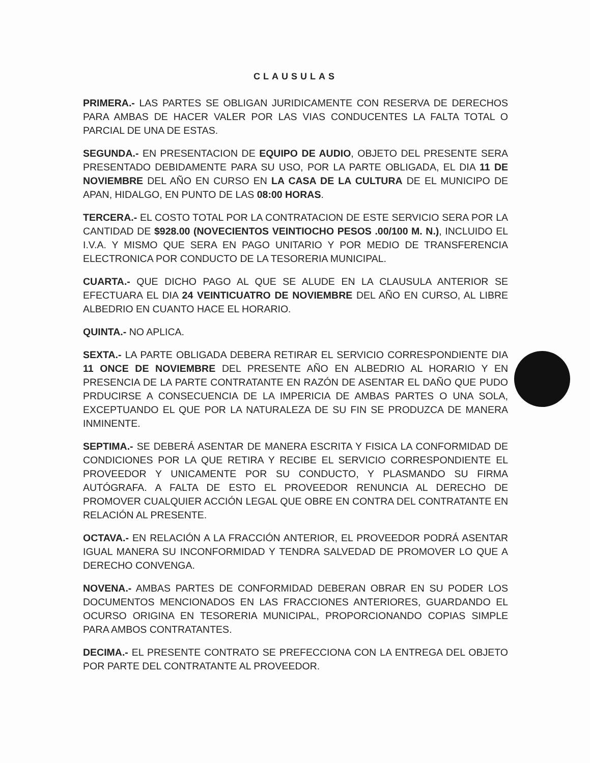CLAUSULAS
PRIMERA.- LAS PARTES SE OBLIGAN JURIDICAMENTE CON RESERVA DE DERECHOS PARA AMBAS DE HACER VALER POR LAS VIAS CONDUCENTES LA FALTA TOTAL O PARCIAL DE UNA DE ESTAS.
SEGUNDA.- EN PRESENTACION DE EQUIPO DE AUDIO, OBJETO DEL PRESENTE SERA PRESENTADO DEBIDAMENTE PARA SU USO, POR LA PARTE OBLIGADA, EL DIA 11 DE NOVIEMBRE DEL AÑO EN CURSO EN LA CASA DE LA CULTURA DE EL MUNICIPO DE APAN, HIDALGO, EN PUNTO DE LAS 08:00 HORAS.
TERCERA.- EL COSTO TOTAL POR LA CONTRATACION DE ESTE SERVICIO SERA POR LA CANTIDAD DE $928.00 (NOVECIENTOS VEINTIOCHO PESOS .00/100 M. N.), INCLUIDO EL I.V.A. Y MISMO QUE SERA EN PAGO UNITARIO Y POR MEDIO DE TRANSFERENCIA ELECTRONICA POR CONDUCTO DE LA TESORERIA MUNICIPAL.
CUARTA.- QUE DICHO PAGO AL QUE SE ALUDE EN LA CLAUSULA ANTERIOR SE EFECTUARA EL DIA 24 VEINTICUATRO DE NOVIEMBRE DEL AÑO EN CURSO, AL LIBRE ALBEDRIO EN CUANTO HACE EL HORARIO.
QUINTA.- NO APLICA.
SEXTA.- LA PARTE OBLIGADA DEBERA RETIRAR EL SERVICIO CORRESPONDIENTE DIA 11 ONCE DE NOVIEMBRE DEL PRESENTE AÑO EN ALBEDRIO AL HORARIO Y EN PRESENCIA DE LA PARTE CONTRATANTE EN RAZÓN DE ASENTAR EL DAÑO QUE PUDO PRDUCIRSE A CONSECUENCIA DE LA IMPERICIA DE AMBAS PARTES O UNA SOLA, EXCEPTUANDO EL QUE POR LA NATURALEZA DE SU FIN SE PRODUZCA DE MANERA INMINENTE.
SEPTIMA.- SE DEBERÁ ASENTAR DE MANERA ESCRITA Y FISICA LA CONFORMIDAD DE CONDICIONES POR LA QUE RETIRA Y RECIBE EL SERVICIO CORRESPONDIENTE EL PROVEEDOR Y UNICAMENTE POR SU CONDUCTO, Y PLASMANDO SU FIRMA AUTÓGRAFA. A FALTA DE ESTO EL PROVEEDOR RENUNCIA AL DERECHO DE PROMOVER CUALQUIER ACCIÓN LEGAL QUE OBRE EN CONTRA DEL CONTRATANTE EN RELACIÓN AL PRESENTE.
OCTAVA.- EN RELACIÓN A LA FRACCIÓN ANTERIOR, EL PROVEEDOR PODRÁ ASENTAR IGUAL MANERA SU INCONFORMIDAD Y TENDRA SALVEDAD DE PROMOVER LO QUE A DERECHO CONVENGA.
NOVENA.- AMBAS PARTES DE CONFORMIDAD DEBERAN OBRAR EN SU PODER LOS DOCUMENTOS MENCIONADOS EN LAS FRACCIONES ANTERIORES, GUARDANDO EL OCURSO ORIGINA EN TESORERIA MUNICIPAL, PROPORCIONANDO COPIAS SIMPLE PARA AMBOS CONTRATANTES.
DECIMA.- EL PRESENTE CONTRATO SE PREFECCIONA CON LA ENTREGA DEL OBJETO POR PARTE DEL CONTRATANTE AL PROVEEDOR.